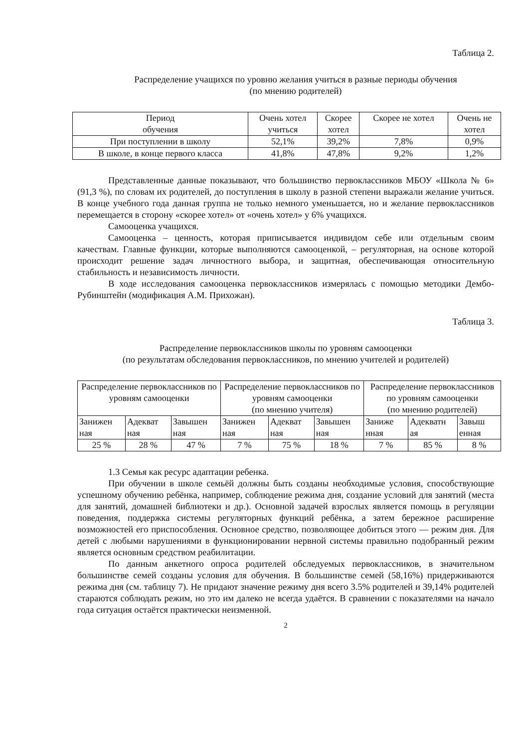Таблица 2.
Распределение учащихся по уровню желания учиться в разные периоды обучения
(по мнению родителей)
| Период обучения | Очень хотел учиться | Скорее хотел | Скорее не хотел | Очень не хотел |
| При поступлении в школу | 52,1% | 39,2% | 7,8% | 0,9% |
| В школе, в конце первого класса | 41,8% | 47,8% | 9,2% | 1,2% |
Представленные данные показывают, что большинство первоклассников МБОУ «Школа № 6» (91,3 %), по словам их родителей, до поступления в школу в разной степени выражали желание учиться. В конце учебного года данная группа не только немного уменьшается, но и желание первоклассников перемещается в сторону «скорее хотел» от «очень хотел» у 6% учащихся.
Самооценка учащихся.
Самооценка – ценность, которая приписывается индивидом себе или отдельным своим качествам. Главные функции, которые выполняются самооценкой, – регуляторная, на основе которой происходит решение задач личностного выбора, и защитная, обеспечивающая относительную стабильность и независимость личности.
В ходе исследования самооценка первоклассников измерялась с помощью методики Дембо-Рубинштейн (модификация А.М. Прихожан).
Таблица 3.
Распределение первоклассников школы по уровням самооценки
(по результатам обследования первоклассников, по мнению учителей и родителей)
| Распределение первоклассников по уровням самооценки | | | Распределение первоклассников по уровням самооценки (по мнению учителя) | | | Распределение первоклассников по уровням самооценки (по мнению родителей) | | |
| Занижен ная | Адекват ная | Завышен ная | Занижен ная | Адекват ная | Завышен ная | Заниже нная | Адекватн ая | Завыш енная |
| 25 % | 28 % | 47 % | 7 % | 75 % | 18 % | 7 % | 85 % | 8 % |
1.3 Семья как ресурс адаптации ребенка.
При обучении в школе семьёй должны быть созданы необходимые условия, способствующие успешному обучению ребёнка, например, соблюдение режима дня, создание условий для занятий (места для занятий, домашней библиотеки и др.). Основной задачей взрослых является помощь в регуляции поведения, поддержка системы регуляторных функций ребёнка, а затем бережное расширение возможностей его приспособления. Основное средство, позволяющее добиться этого — режим дня. Для детей с любыми нарушениями в функционировании нервной системы правильно подобранный режим является основным средством реабилитации.
По данным анкетного опроса родителей обследуемых первоклассников, в значительном большинстве семей созданы условия для обучения. В большинстве семей (58,16%) придерживаются режима дня (см. таблицу 7). Не придают значение режиму дня всего 3.5% родителей и 39,14% родителей стараются соблюдать режим, но это им далеко не всегда удаётся. В сравнении с показателями на начало года ситуация остаётся практически неизменной.
2